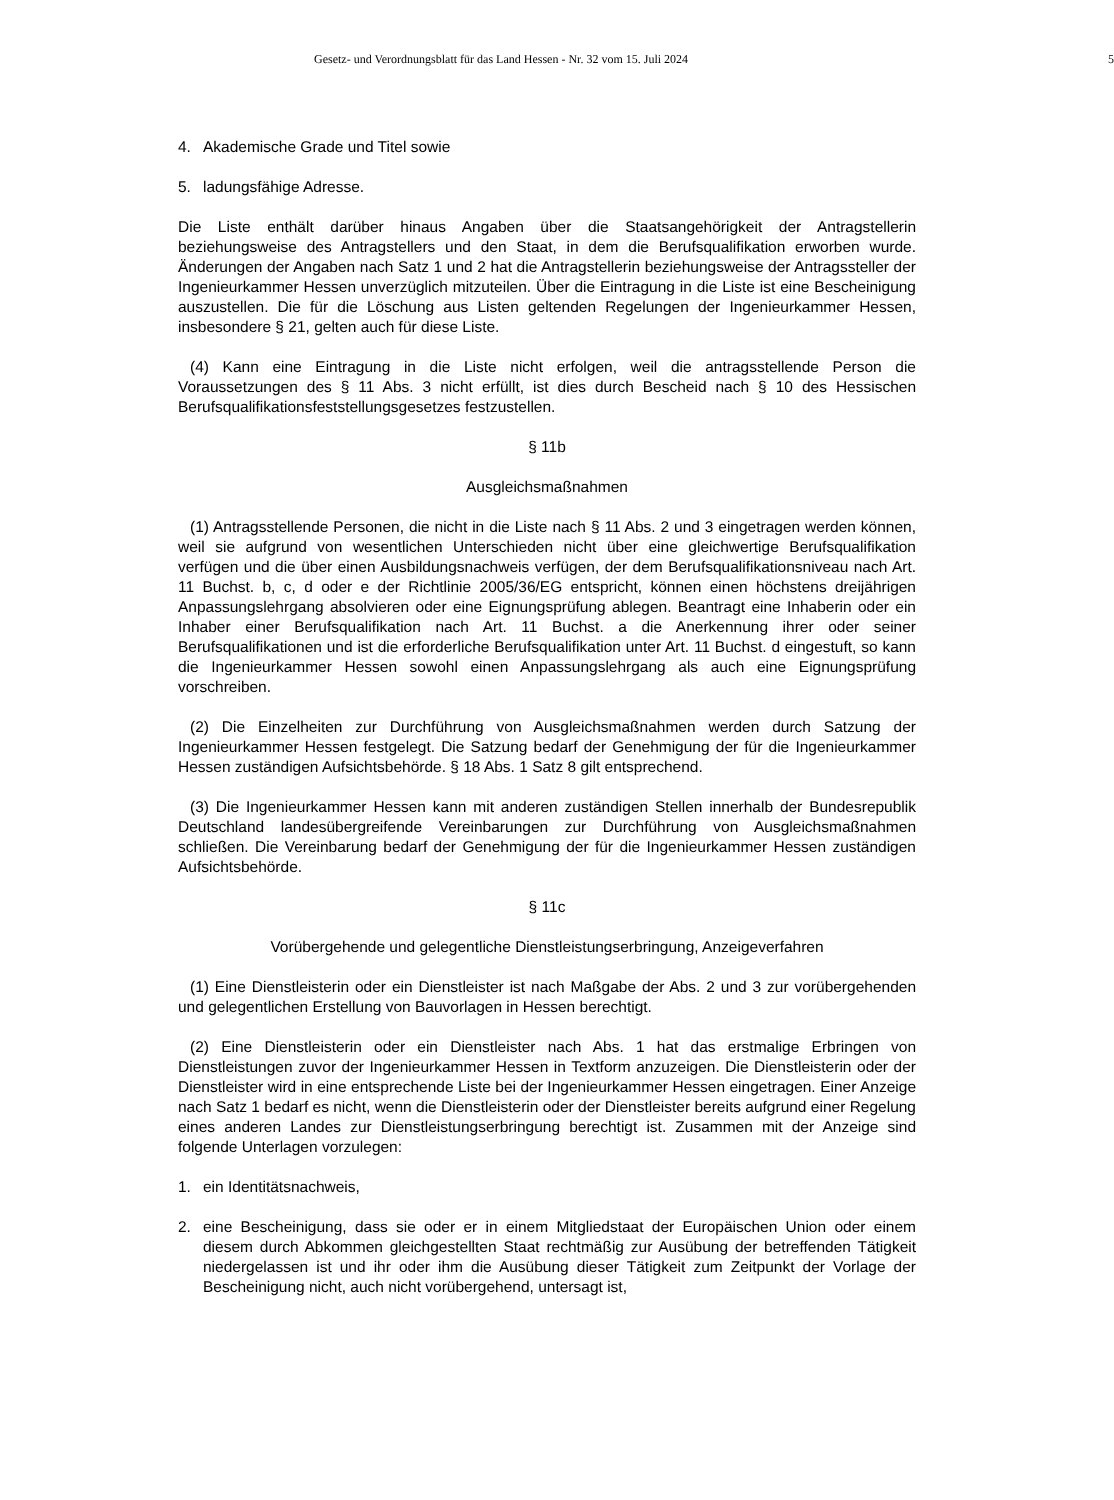Gesetz- und Verordnungsblatt für das Land Hessen - Nr. 32 vom 15. Juli 2024 5
4. Akademische Grade und Titel sowie
5. ladungsfähige Adresse.
Die Liste enthält darüber hinaus Angaben über die Staatsangehörigkeit der Antragstellerin beziehungsweise des Antragstellers und den Staat, in dem die Berufsqualifikation erworben wurde. Änderungen der Angaben nach Satz 1 und 2 hat die Antragstellerin beziehungsweise der Antragssteller der Ingenieurkammer Hessen unverzüglich mitzuteilen. Über die Eintragung in die Liste ist eine Bescheinigung auszustellen. Die für die Löschung aus Listen geltenden Regelungen der Ingenieurkammer Hessen, insbesondere § 21, gelten auch für diese Liste.
(4) Kann eine Eintragung in die Liste nicht erfolgen, weil die antragsstellende Person die Voraussetzungen des § 11 Abs. 3 nicht erfüllt, ist dies durch Bescheid nach § 10 des Hessischen Berufsqualifikationsfeststellungsgesetzes festzustellen.
§ 11b
Ausgleichsmaßnahmen
(1) Antragsstellende Personen, die nicht in die Liste nach § 11 Abs. 2 und 3 eingetragen werden können, weil sie aufgrund von wesentlichen Unterschieden nicht über eine gleichwertige Berufsqualifikation verfügen und die über einen Ausbildungsnachweis verfügen, der dem Berufsqualifikationsniveau nach Art. 11 Buchst. b, c, d oder e der Richtlinie 2005/36/EG entspricht, können einen höchstens dreijährigen Anpassungslehrgang absolvieren oder eine Eignungsprüfung ablegen. Beantragt eine Inhaberin oder ein Inhaber einer Berufsqualifikation nach Art. 11 Buchst. a die Anerkennung ihrer oder seiner Berufsqualifikationen und ist die erforderliche Berufsqualifikation unter Art. 11 Buchst. d eingestuft, so kann die Ingenieurkammer Hessen sowohl einen Anpassungslehrgang als auch eine Eignungsprüfung vorschreiben.
(2) Die Einzelheiten zur Durchführung von Ausgleichsmaßnahmen werden durch Satzung der Ingenieurkammer Hessen festgelegt. Die Satzung bedarf der Genehmigung der für die Ingenieurkammer Hessen zuständigen Aufsichtsbehörde. § 18 Abs. 1 Satz 8 gilt entsprechend.
(3) Die Ingenieurkammer Hessen kann mit anderen zuständigen Stellen innerhalb der Bundesrepublik Deutschland landesübergreifende Vereinbarungen zur Durchführung von Ausgleichsmaßnahmen schließen. Die Vereinbarung bedarf der Genehmigung der für die Ingenieurkammer Hessen zuständigen Aufsichtsbehörde.
§ 11c
Vorübergehende und gelegentliche Dienstleistungserbringung, Anzeigeverfahren
(1) Eine Dienstleisterin oder ein Dienstleister ist nach Maßgabe der Abs. 2 und 3 zur vorübergehenden und gelegentlichen Erstellung von Bauvorlagen in Hessen berechtigt.
(2) Eine Dienstleisterin oder ein Dienstleister nach Abs. 1 hat das erstmalige Erbringen von Dienstleistungen zuvor der Ingenieurkammer Hessen in Textform anzuzeigen. Die Dienstleisterin oder der Dienstleister wird in eine entsprechende Liste bei der Ingenieurkammer Hessen eingetragen. Einer Anzeige nach Satz 1 bedarf es nicht, wenn die Dienstleisterin oder der Dienstleister bereits aufgrund einer Regelung eines anderen Landes zur Dienstleistungserbringung berechtigt ist. Zusammen mit der Anzeige sind folgende Unterlagen vorzulegen:
1. ein Identitätsnachweis,
2. eine Bescheinigung, dass sie oder er in einem Mitgliedstaat der Europäischen Union oder einem diesem durch Abkommen gleichgestellten Staat rechtmäßig zur Ausübung der betreffenden Tätigkeit niedergelassen ist und ihr oder ihm die Ausübung dieser Tätigkeit zum Zeitpunkt der Vorlage der Bescheinigung nicht, auch nicht vorübergehend, untersagt ist,